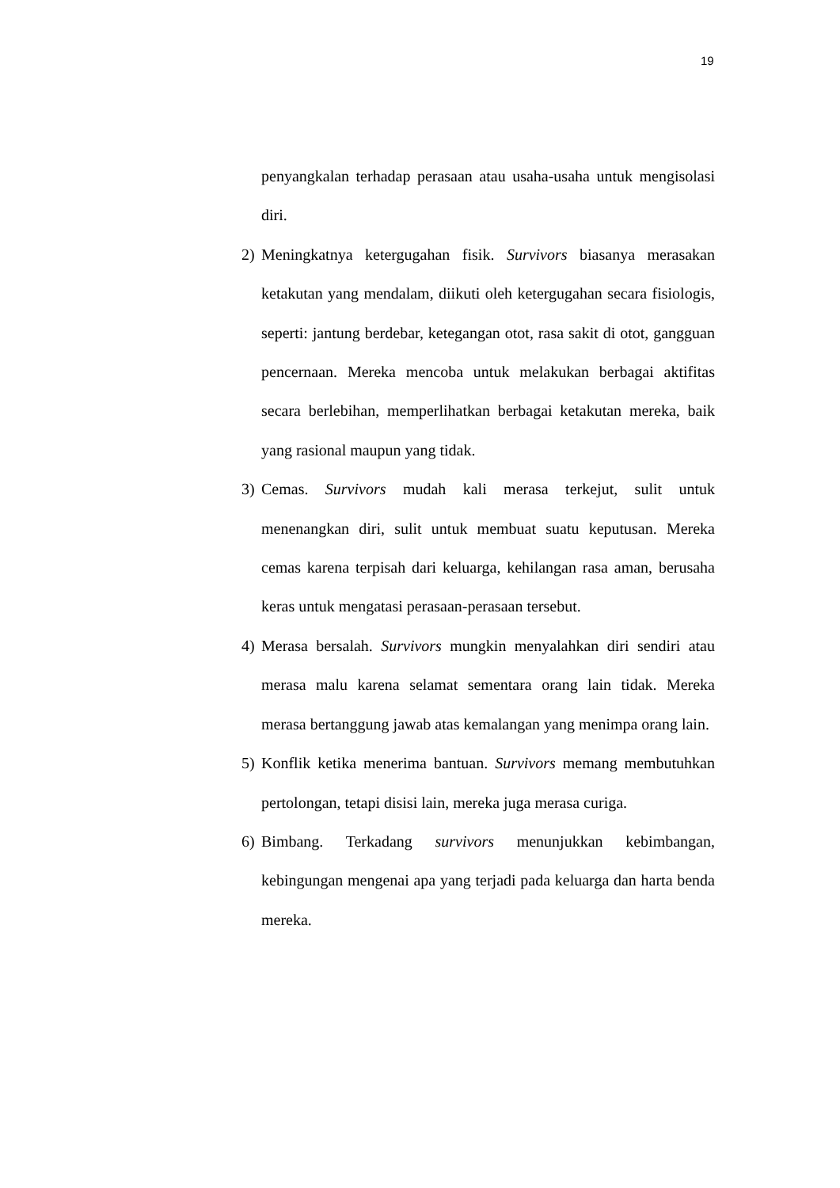19
penyangkalan terhadap perasaan atau usaha-usaha untuk mengisolasi diri.
2) Meningkatnya ketergugahan fisik. Survivors biasanya merasakan ketakutan yang mendalam, diikuti oleh ketergugahan secara fisiologis, seperti: jantung berdebar, ketegangan otot, rasa sakit di otot, gangguan pencernaan. Mereka mencoba untuk melakukan berbagai aktifitas secara berlebihan, memperlihatkan berbagai ketakutan mereka, baik yang rasional maupun yang tidak.
3) Cemas. Survivors mudah kali merasa terkejut, sulit untuk menenangkan diri, sulit untuk membuat suatu keputusan. Mereka cemas karena terpisah dari keluarga, kehilangan rasa aman, berusaha keras untuk mengatasi perasaan-perasaan tersebut.
4) Merasa bersalah. Survivors mungkin menyalahkan diri sendiri atau merasa malu karena selamat sementara orang lain tidak. Mereka merasa bertanggung jawab atas kemalangan yang menimpa orang lain.
5) Konflik ketika menerima bantuan. Survivors memang membutuhkan pertolongan, tetapi disisi lain, mereka juga merasa curiga.
6) Bimbang. Terkadang survivors menunjukkan kebimbangan, kebingungan mengenai apa yang terjadi pada keluarga dan harta benda mereka.